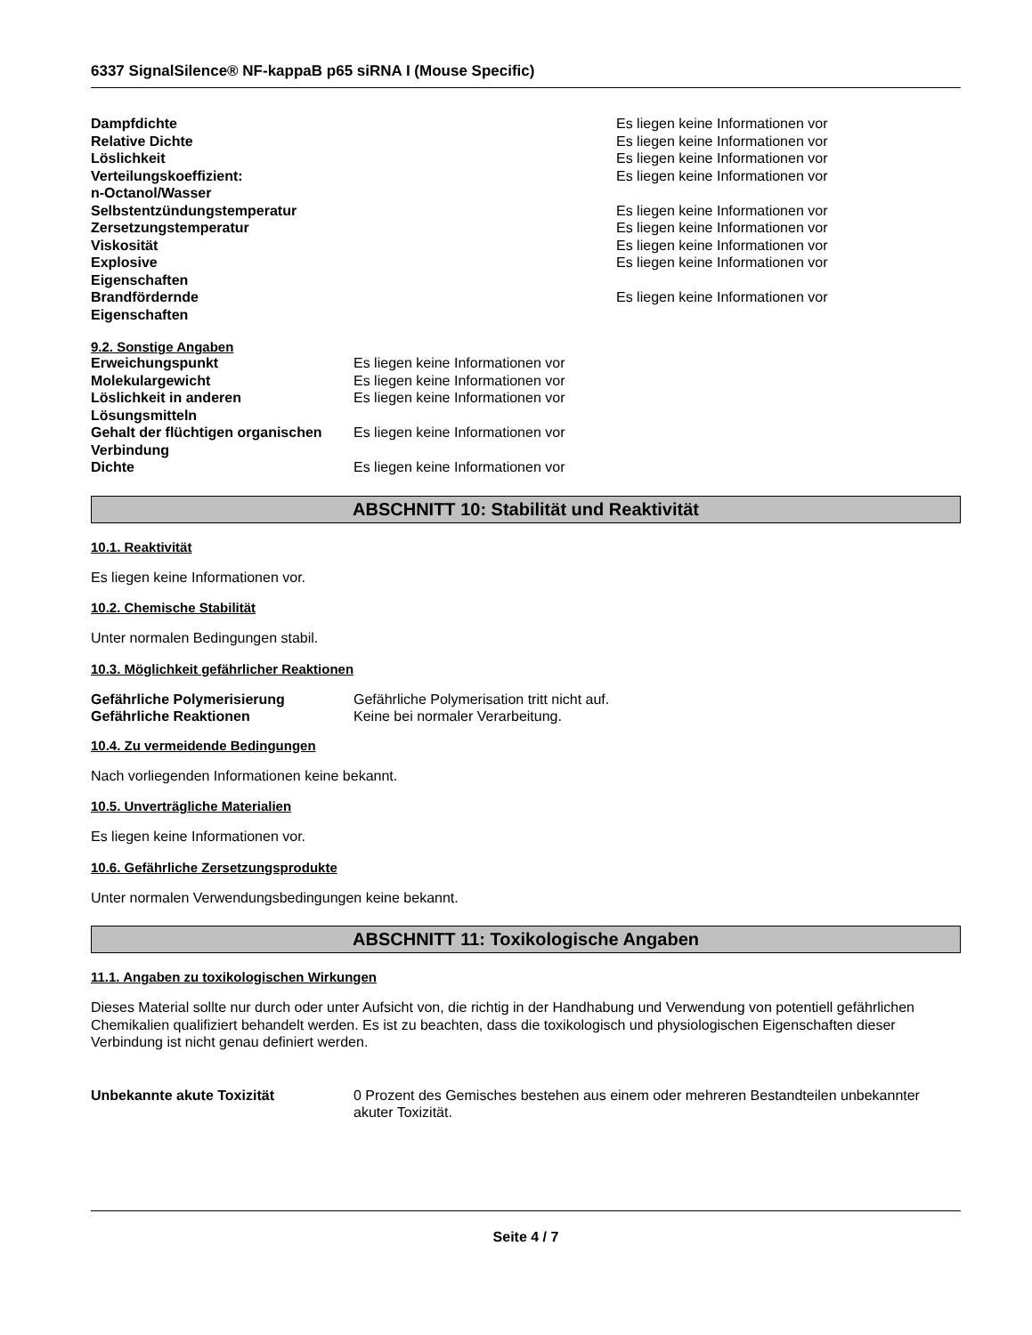6337 SignalSilence® NF-kappaB p65 siRNA I (Mouse Specific)
| Dampfdichte | Es liegen keine Informationen vor |
| Relative Dichte | Es liegen keine Informationen vor |
| Löslichkeit | Es liegen keine Informationen vor |
| Verteilungskoeffizient: n-Octanol/Wasser | Es liegen keine Informationen vor |
| Selbstentzündungstemperatur | Es liegen keine Informationen vor |
| Zersetzungstemperatur | Es liegen keine Informationen vor |
| Viskosität | Es liegen keine Informationen vor |
| Explosive Eigenschaften | Es liegen keine Informationen vor |
| Brandfördernde Eigenschaften | Es liegen keine Informationen vor |
9.2. Sonstige Angaben
| Erweichungspunkt | Es liegen keine Informationen vor |
| Molekulargewicht | Es liegen keine Informationen vor |
| Löslichkeit in anderen Lösungsmitteln | Es liegen keine Informationen vor |
| Gehalt der flüchtigen organischen Verbindung | Es liegen keine Informationen vor |
| Dichte | Es liegen keine Informationen vor |
ABSCHNITT 10: Stabilität und Reaktivität
10.1. Reaktivität
Es liegen keine Informationen vor.
10.2. Chemische Stabilität
Unter normalen Bedingungen stabil.
10.3. Möglichkeit gefährlicher Reaktionen
| Gefährliche Polymerisierung | Gefährliche Polymerisation tritt nicht auf. |
| Gefährliche Reaktionen | Keine bei normaler Verarbeitung. |
10.4. Zu vermeidende Bedingungen
Nach vorliegenden Informationen keine bekannt.
10.5. Unverträgliche Materialien
Es liegen keine Informationen vor.
10.6. Gefährliche Zersetzungsprodukte
Unter normalen Verwendungsbedingungen keine bekannt.
ABSCHNITT 11: Toxikologische Angaben
11.1. Angaben zu toxikologischen Wirkungen
Dieses Material sollte nur durch oder unter Aufsicht von, die richtig in der Handhabung und Verwendung von potentiell gefährlichen Chemikalien qualifiziert behandelt werden. Es ist zu beachten, dass die toxikologisch und physiologischen Eigenschaften dieser Verbindung ist nicht genau definiert werden.
| Unbekannte akute Toxizität | 0 Prozent des Gemisches bestehen aus einem oder mehreren Bestandteilen unbekannter akuter Toxizität. |
Seite 4 / 7